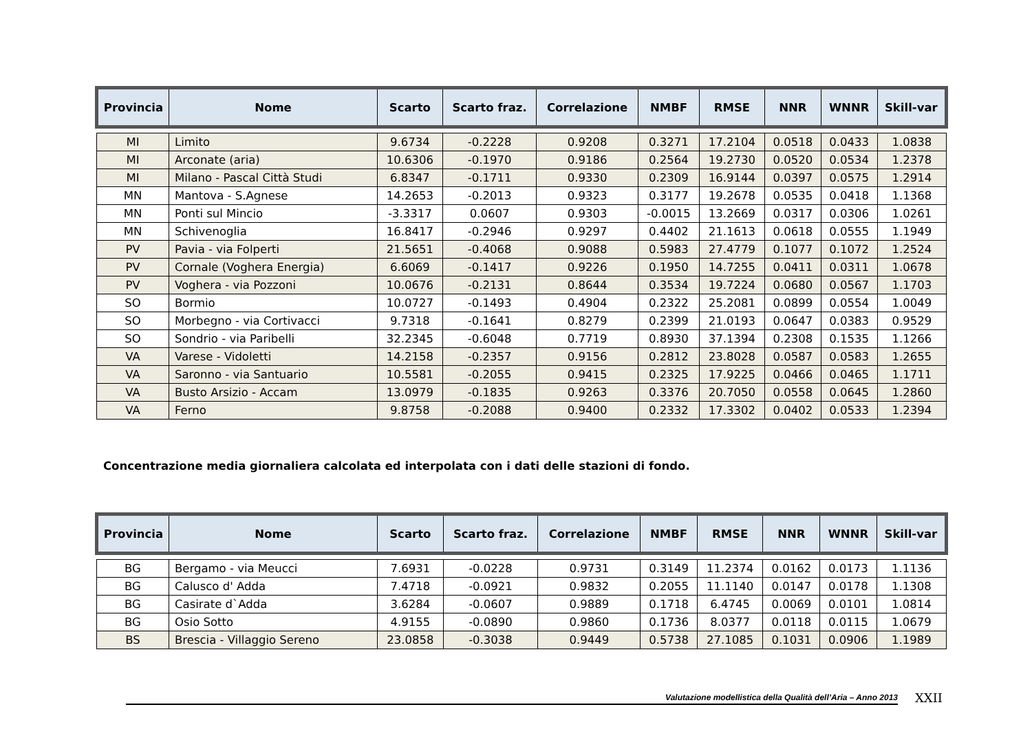| Provincia | Nome | Scarto | Scarto fraz. | Correlazione | NMBF | RMSE | NNR | WNNR | Skill-var |
| --- | --- | --- | --- | --- | --- | --- | --- | --- | --- |
| MI | Limito | 9.6734 | -0.2228 | 0.9208 | 0.3271 | 17.2104 | 0.0518 | 0.0433 | 1.0838 |
| MI | Arconate (aria) | 10.6306 | -0.1970 | 0.9186 | 0.2564 | 19.2730 | 0.0520 | 0.0534 | 1.2378 |
| MI | Milano - Pascal Città Studi | 6.8347 | -0.1711 | 0.9330 | 0.2309 | 16.9144 | 0.0397 | 0.0575 | 1.2914 |
| MN | Mantova - S.Agnese | 14.2653 | -0.2013 | 0.9323 | 0.3177 | 19.2678 | 0.0535 | 0.0418 | 1.1368 |
| MN | Ponti sul Mincio | -3.3317 | 0.0607 | 0.9303 | -0.0015 | 13.2669 | 0.0317 | 0.0306 | 1.0261 |
| MN | Schivenoglia | 16.8417 | -0.2946 | 0.9297 | 0.4402 | 21.1613 | 0.0618 | 0.0555 | 1.1949 |
| PV | Pavia - via Folperti | 21.5651 | -0.4068 | 0.9088 | 0.5983 | 27.4779 | 0.1077 | 0.1072 | 1.2524 |
| PV | Cornale (Voghera Energia) | 6.6069 | -0.1417 | 0.9226 | 0.1950 | 14.7255 | 0.0411 | 0.0311 | 1.0678 |
| PV | Voghera - via Pozzoni | 10.0676 | -0.2131 | 0.8644 | 0.3534 | 19.7224 | 0.0680 | 0.0567 | 1.1703 |
| SO | Bormio | 10.0727 | -0.1493 | 0.4904 | 0.2322 | 25.2081 | 0.0899 | 0.0554 | 1.0049 |
| SO | Morbegno - via Cortivacci | 9.7318 | -0.1641 | 0.8279 | 0.2399 | 21.0193 | 0.0647 | 0.0383 | 0.9529 |
| SO | Sondrio - via Paribelli | 32.2345 | -0.6048 | 0.7719 | 0.8930 | 37.1394 | 0.2308 | 0.1535 | 1.1266 |
| VA | Varese - Vidoletti | 14.2158 | -0.2357 | 0.9156 | 0.2812 | 23.8028 | 0.0587 | 0.0583 | 1.2655 |
| VA | Saronno - via Santuario | 10.5581 | -0.2055 | 0.9415 | 0.2325 | 17.9225 | 0.0466 | 0.0465 | 1.1711 |
| VA | Busto Arsizio - Accam | 13.0979 | -0.1835 | 0.9263 | 0.3376 | 20.7050 | 0.0558 | 0.0645 | 1.2860 |
| VA | Ferno | 9.8758 | -0.2088 | 0.9400 | 0.2332 | 17.3302 | 0.0402 | 0.0533 | 1.2394 |
Concentrazione media giornaliera calcolata ed interpolata con i dati delle stazioni di fondo.
| Provincia | Nome | Scarto | Scarto fraz. | Correlazione | NMBF | RMSE | NNR | WNNR | Skill-var |
| --- | --- | --- | --- | --- | --- | --- | --- | --- | --- |
| BG | Bergamo - via Meucci | 7.6931 | -0.0228 | 0.9731 | 0.3149 | 11.2374 | 0.0162 | 0.0173 | 1.1136 |
| BG | Calusco d' Adda | 7.4718 | -0.0921 | 0.9832 | 0.2055 | 11.1140 | 0.0147 | 0.0178 | 1.1308 |
| BG | Casirate d`Adda | 3.6284 | -0.0607 | 0.9889 | 0.1718 | 6.4745 | 0.0069 | 0.0101 | 1.0814 |
| BG | Osio Sotto | 4.9155 | -0.0890 | 0.9860 | 0.1736 | 8.0377 | 0.0118 | 0.0115 | 1.0679 |
| BS | Brescia - Villaggio Sereno | 23.0858 | -0.3038 | 0.9449 | 0.5738 | 27.1085 | 0.1031 | 0.0906 | 1.1989 |
Valutazione modellistica della Qualità dell’Aria – Anno 2013
XXII